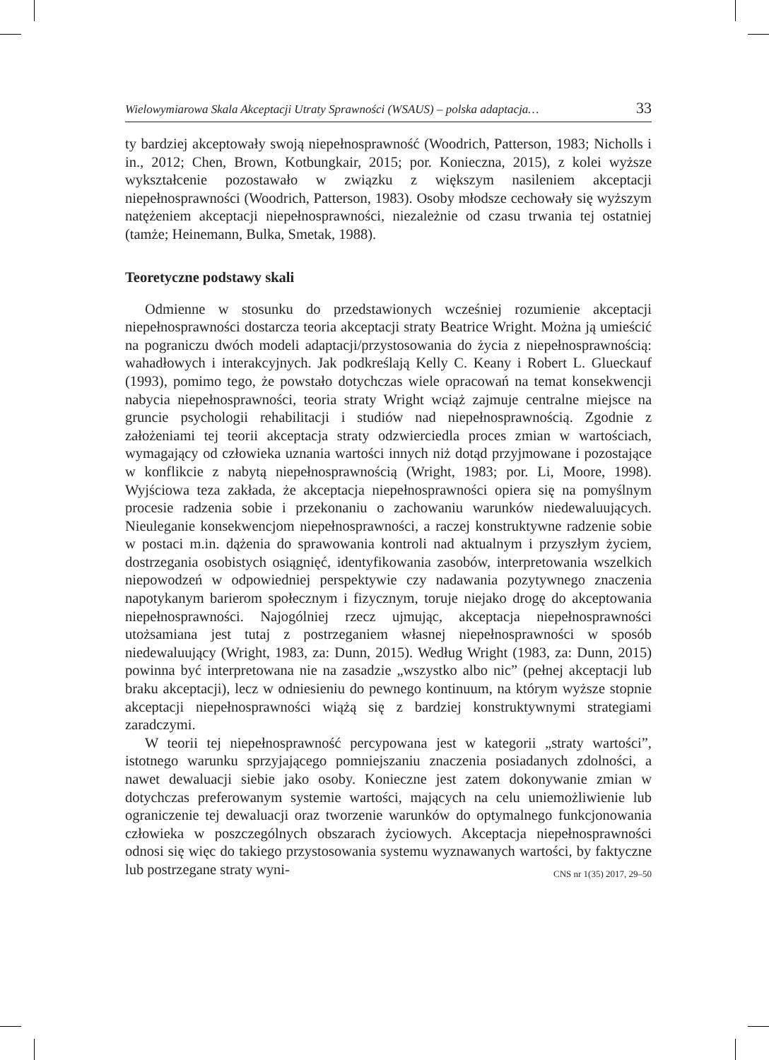Wielowymiarowa Skala Akceptacji Utraty Sprawności (WSAUS) – polska adaptacja… 33
ty bardziej akceptowały swoją niepełnosprawność (Woodrich, Patterson, 1983; Nicholls i in., 2012; Chen, Brown, Kotbungkair, 2015; por. Konieczna, 2015), z kolei wyższe wykształcenie pozostawało w związku z większym nasileniem akceptacji niepełnosprawności (Woodrich, Patterson, 1983). Osoby młodsze cechowały się wyższym natężeniem akceptacji niepełnosprawności, niezależnie od czasu trwania tej ostatniej (tamże; Heinemann, Bulka, Smetak, 1988).
Teoretyczne podstawy skali
Odmienne w stosunku do przedstawionych wcześniej rozumienie akceptacji niepełnosprawności dostarcza teoria akceptacji straty Beatrice Wright. Można ją umieścić na pograniczu dwóch modeli adaptacji/przystosowania do życia z niepełnosprawnością: wahadłowych i interakcyjnych. Jak podkreślają Kelly C. Keany i Robert L. Glueckauf (1993), pomimo tego, że powstało dotychczas wiele opracowań na temat konsekwencji nabycia niepełnosprawności, teoria straty Wright wciąż zajmuje centralne miejsce na gruncie psychologii rehabilitacji i studiów nad niepełnosprawnością. Zgodnie z założeniami tej teorii akceptacja straty odzwierciedla proces zmian w wartościach, wymagający od człowieka uznania wartości innych niż dotąd przyjmowane i pozostające w konflikcie z nabytą niepełnosprawnością (Wright, 1983; por. Li, Moore, 1998). Wyjściowa teza zakłada, że akceptacja niepełnosprawności opiera się na pomyślnym procesie radzenia sobie i przekonaniu o zachowaniu warunków niedewaluujących. Nieuleganie konsekwencjom niepełnosprawności, a raczej konstruktywne radzenie sobie w postaci m.in. dążenia do sprawowania kontroli nad aktualnym i przyszłym życiem, dostrzegania osobistych osiągnięć, identyfikowania zasobów, interpretowania wszelkich niepowodzeń w odpowiedniej perspektywie czy nadawania pozytywnego znaczenia napotykanym barierom społecznym i fizycznym, toruje niejako drogę do akceptowania niepełnosprawności. Najogólniej rzecz ujmując, akceptacja niepełnosprawności utożsamiana jest tutaj z postrzeganiem własnej niepełnosprawności w sposób niedewaluujący (Wright, 1983, za: Dunn, 2015). Według Wright (1983, za: Dunn, 2015) powinna być interpretowana nie na zasadzie „wszystko albo nic” (pełnej akceptacji lub braku akceptacji), lecz w odniesieniu do pewnego kontinuum, na którym wyższe stopnie akceptacji niepełnosprawności wiążą się z bardziej konstruktywnymi strategiami zaradczymi.
W teorii tej niepełnosprawność percypowana jest w kategorii „straty wartości”, istotnego warunku sprzyjającego pomniejszaniu znaczenia posiadanych zdolności, a nawet dewaluacji siebie jako osoby. Konieczne jest zatem dokonywanie zmian w dotychczas preferowanym systemie wartości, mających na celu uniemożliwienie lub ograniczenie tej dewaluacji oraz tworzenie warunków do optymalnego funkcjonowania człowieka w poszczególnych obszarach życiowych. Akceptacja niepełnosprawności odnosi się więc do takiego przystosowania systemu wyznawanych wartości, by faktyczne lub postrzegane straty wyni-
CNS nr 1(35) 2017, 29–50